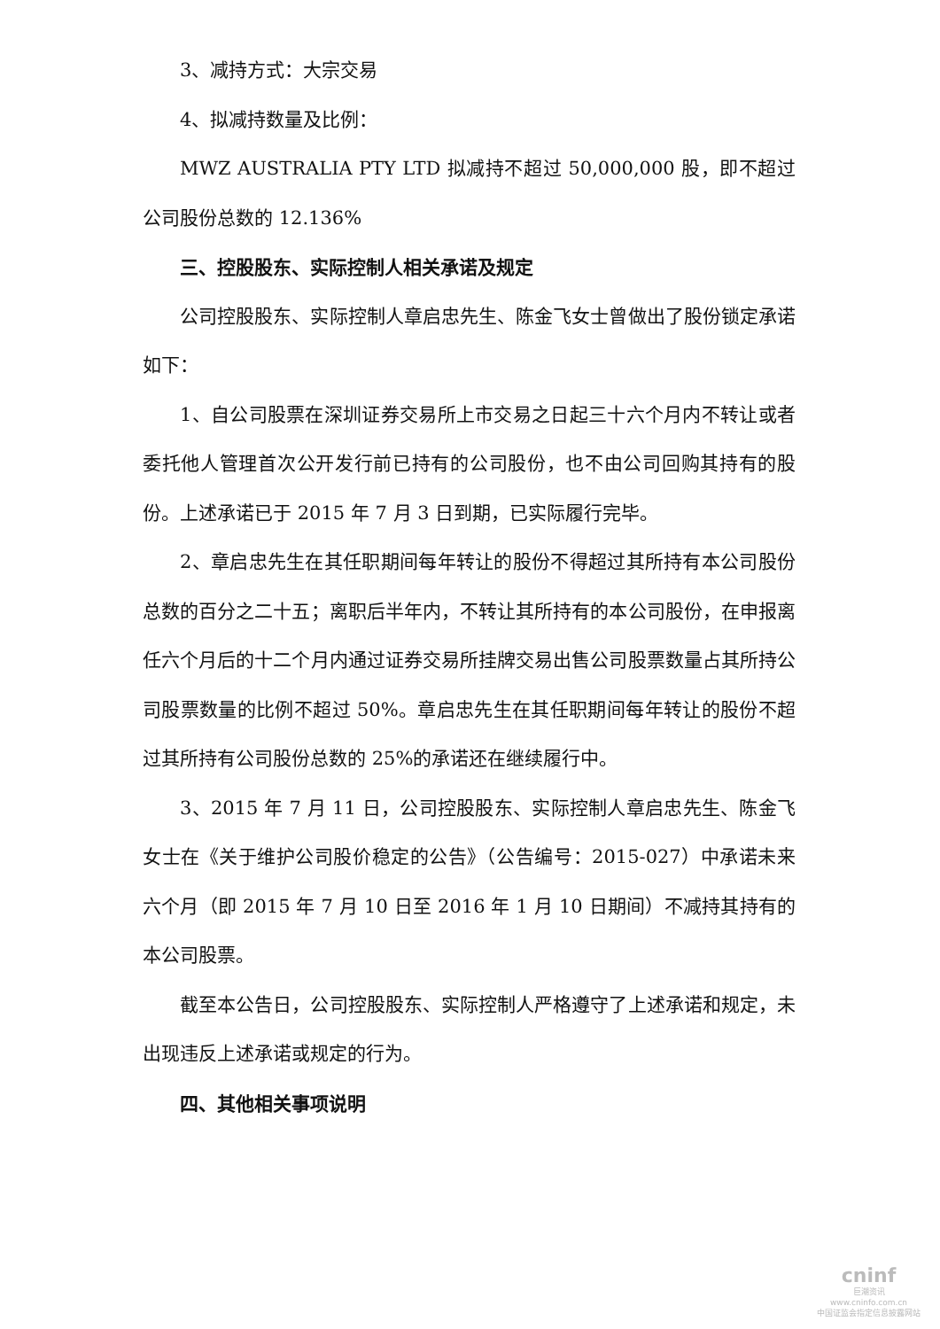3、减持方式：大宗交易
4、拟减持数量及比例：
MWZ AUSTRALIA PTY LTD 拟减持不超过 50,000,000 股，即不超过公司股份总数的 12.136%
三、控股股东、实际控制人相关承诺及规定
公司控股股东、实际控制人章启忠先生、陈金飞女士曾做出了股份锁定承诺如下：
1、自公司股票在深圳证券交易所上市交易之日起三十六个月内不转让或者委托他人管理首次公开发行前已持有的公司股份，也不由公司回购其持有的股份。上述承诺已于 2015 年 7 月 3 日到期，已实际履行完毕。
2、章启忠先生在其任职期间每年转让的股份不得超过其所持有本公司股份总数的百分之二十五；离职后半年内，不转让其所持有的本公司股份，在申报离任六个月后的十二个月内通过证券交易所挂牌交易出售公司股票数量占其所持公司股票数量的比例不超过 50%。章启忠先生在其任职期间每年转让的股份不超过其所持有公司股份总数的 25%的承诺还在继续履行中。
3、2015 年 7 月 11 日，公司控股股东、实际控制人章启忠先生、陈金飞女士在《关于维护公司股价稳定的公告》（公告编号：2015-027）中承诺未来六个月（即 2015 年 7 月 10 日至 2016 年 1 月 10 日期间）不减持其持有的本公司股票。
截至本公告日，公司控股股东、实际控制人严格遵守了上述承诺和规定，未出现违反上述承诺或规定的行为。
四、其他相关事项说明
cninf
巨潮资讯
www.cninfo.com.cn
中国证监会指定信息披露网站